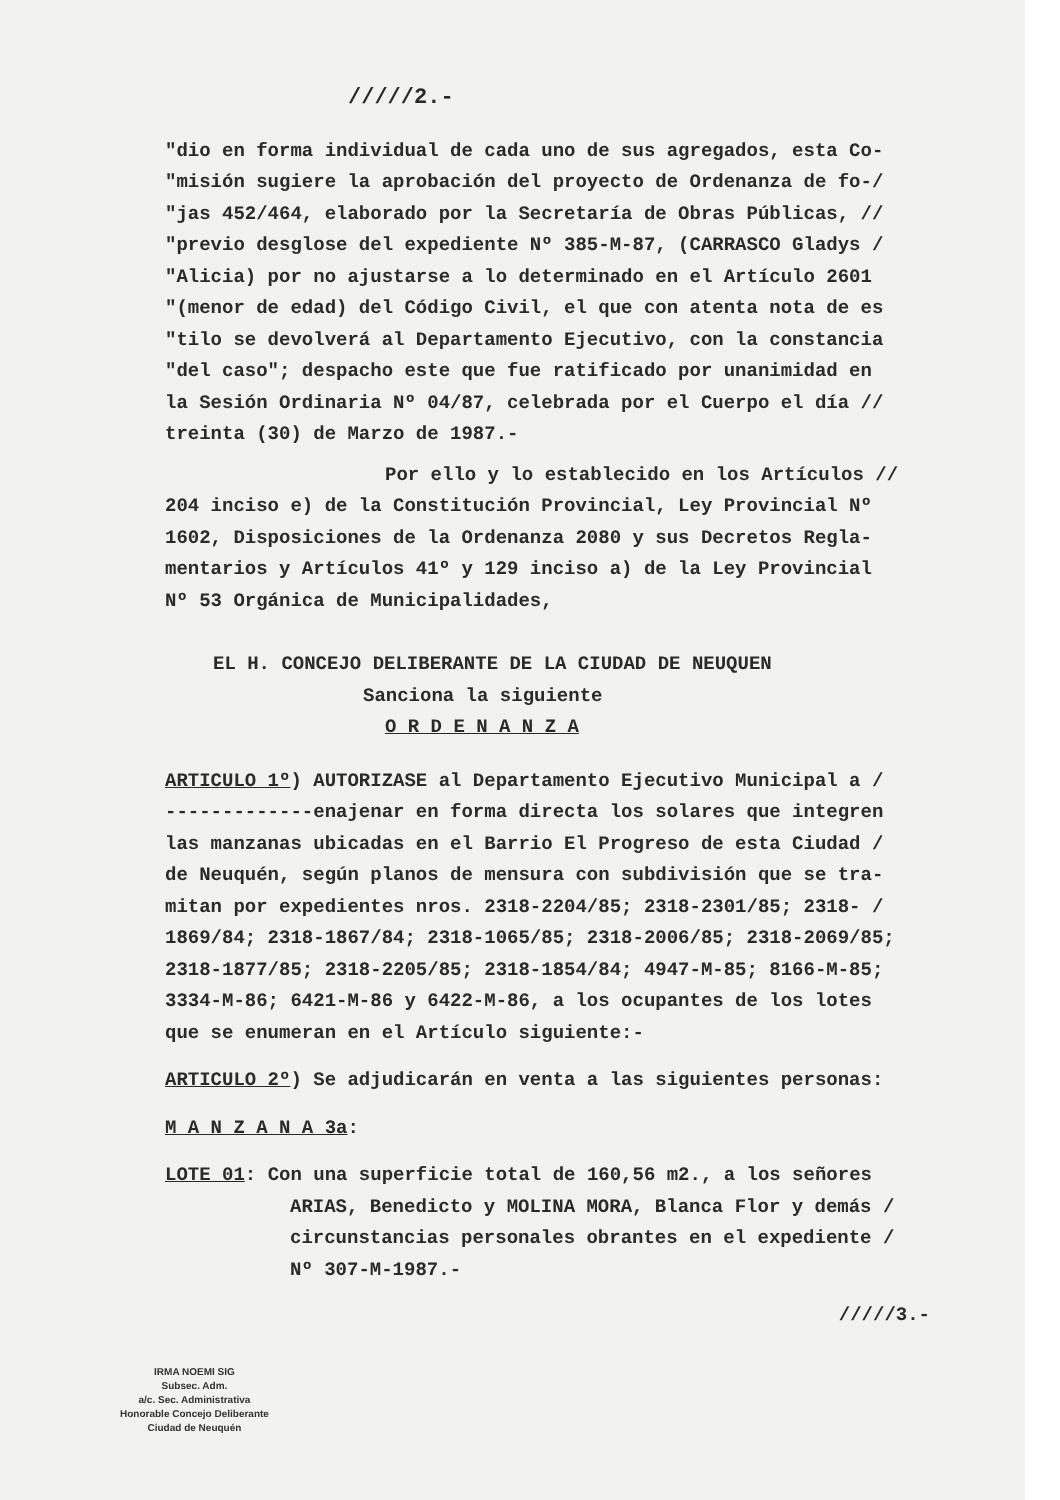/////2.-
"dio en forma individual de cada uno de sus agregados, esta Co-
"misión sugiere la aprobación del proyecto de Ordenanza de fo-/
"jas 452/464, elaborado por la Secretaría de Obras Públicas, //
"previo desglose del expediente Nº 385-M-87, (CARRASCO Gladys /
"Alicia) por no ajustarse a lo determinado en el Artículo 2601
"(menor de edad) del Código Civil, el que con atenta nota de es
"tilo se devolverá al Departamento Ejecutivo, con la constancia
"del caso"; despacho este que fue ratificado por unanimidad en
la Sesión Ordinaria Nº 04/87, celebrada por el Cuerpo el día //
treinta (30) de Marzo de 1987.-
Por ello y lo establecido en los Artículos //
204 inciso e) de la Constitución Provincial, Ley Provincial Nº
1602, Disposiciones de la Ordenanza 2080 y sus Decretos Regla-
mentarios y Artículos 41º y 129 inciso a) de la Ley Provincial
Nº 53 Orgánica de Municipalidades,
EL H. CONCEJO DELIBERANTE DE LA CIUDAD DE NEUQUEN
Sanciona la siguiente
O R D E N A N Z A
ARTICULO 1º) AUTORIZASE al Departamento Ejecutivo Municipal a /
-------------enajenar en forma directa los solares que integren
las manzanas ubicadas en el Barrio El Progreso de esta Ciudad /
de Neuquén, según planos de mensura con subdivisión que se tra-
mitan por expedientes nros. 2318-2204/85; 2318-2301/85; 2318- /
1869/84; 2318-1867/84; 2318-1065/85; 2318-2006/85; 2318-2069/85;
2318-1877/85; 2318-2205/85; 2318-1854/84; 4947-M-85; 8166-M-85;
3334-M-86; 6421-M-86 y 6422-M-86, a los ocupantes de los lotes
que se enumeran en el Artículo siguiente:-
ARTICULO 2º) Se adjudicarán en venta a las siguientes personas:
M A N Z A N A 3a:
LOTE 01: Con una superficie total de 160,56 m2., a los señores
ARIAS, Benedicto y MOLINA MORA, Blanca Flor y demás /
circunstancias personales obrantes en el expediente /
Nº 307-M-1987.-
/////3.-
IRMA NOEMI SIG
Subsec. Adm.
a/c. Sec. Administrativa
Honorable Concejo Deliberante
Ciudad de Neuquén